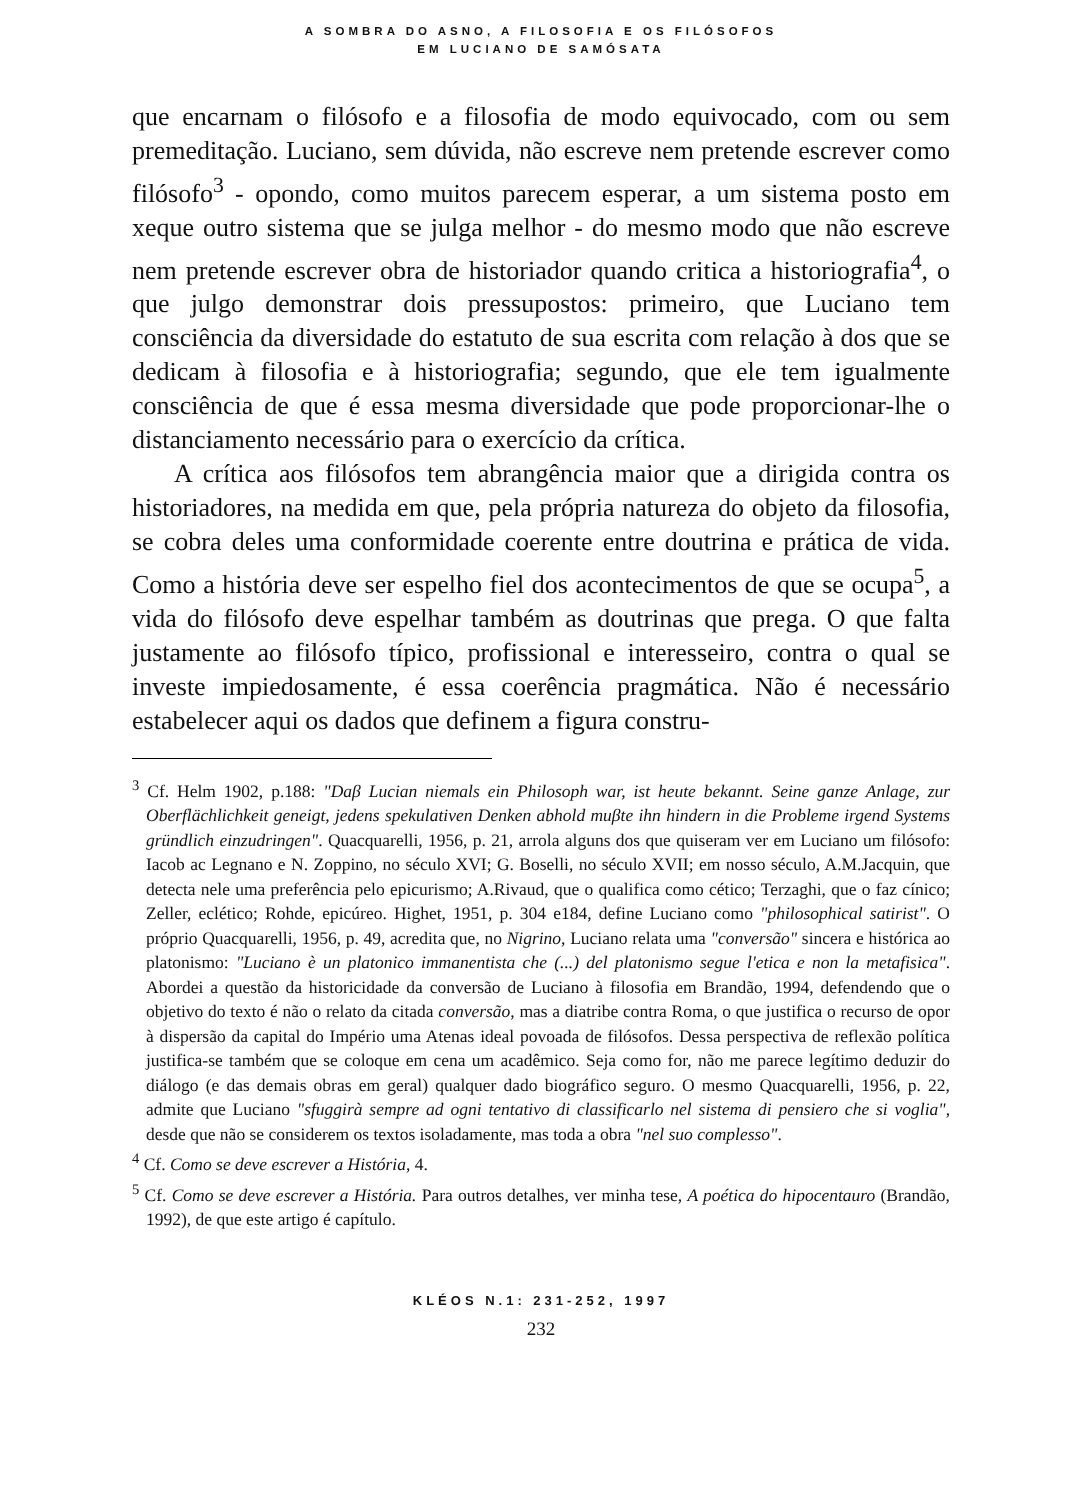A SOMBRA DO ASNO, A FILOSOFIA E OS FILÓSOFOS
EM LUCIANO DE SAMÓSATA
que encarnam o filósofo e a filosofia de modo equivocado, com ou sem premeditação. Luciano, sem dúvida, não escreve nem pretende escrever como filósofo<sup>3</sup> - opondo, como muitos parecem esperar, a um sistema posto em xeque outro sistema que se julga melhor - do mesmo modo que não escreve nem pretende escrever obra de historiador quando critica a historiografia<sup>4</sup>, o que julgo demonstrar dois pressupostos: primeiro, que Luciano tem consciência da diversidade do estatuto de sua escrita com relação à dos que se dedicam à filosofia e à historiografia; segundo, que ele tem igualmente consciência de que é essa mesma diversidade que pode proporcionar-lhe o distanciamento necessário para o exercício da crítica.
A crítica aos filósofos tem abrangência maior que a dirigida contra os historiadores, na medida em que, pela própria natureza do objeto da filosofia, se cobra deles uma conformidade coerente entre doutrina e prática de vida. Como a história deve ser espelho fiel dos acontecimentos de que se ocupa<sup>5</sup>, a vida do filósofo deve espelhar também as doutrinas que prega. O que falta justamente ao filósofo típico, profissional e interesseiro, contra o qual se investe impiedosamente, é essa coerência pragmática. Não é necessário estabelecer aqui os dados que definem a figura constru-
<sup>3</sup> Cf. Helm 1902, p.188: "Daβ Lucian niemals ein Philosoph war, ist heute bekannt. Seine ganze Anlage, zur Oberflächlichkeit geneigt, jedens spekulativen Denken abhold muβte ihn hindern in die Probleme irgend Systems gründlich einzudringen". Quacquarelli, 1956, p. 21, arrola alguns dos que quiseram ver em Luciano um filósofo: Iacob ac Legnano e N. Zoppino, no século XVI; G. Boselli, no século XVII; em nosso século, A.M.Jacquin, que detecta nele uma preferência pelo epicurismo; A.Rivaud, que o qualifica como cético; Terzaghi, que o faz cínico; Zeller, eclético; Rohde, epicúreo. Highet, 1951, p. 304 e184, define Luciano como "philosophical satirist". O próprio Quacquarelli, 1956, p. 49, acredita que, no Nigrino, Luciano relata uma "conversão" sincera e histórica ao platonismo: "Luciano è un platonico immanentista che (...) del platonismo segue l'etica e non la metafisica". Abordei a questão da historicidade da conversão de Luciano à filosofia em Brandão, 1994, defendendo que o objetivo do texto é não o relato da citada conversão, mas a diatribe contra Roma, o que justifica o recurso de opor à dispersão da capital do Império uma Atenas ideal povoada de filósofos. Dessa perspectiva de reflexão política justifica-se também que se coloque em cena um acadêmico. Seja como for, não me parece legítimo deduzir do diálogo (e das demais obras em geral) qualquer dado biográfico seguro. O mesmo Quacquarelli, 1956, p. 22, admite que Luciano "sfuggirà sempre ad ogni tentativo di classificarlo nel sistema di pensiero che si voglia", desde que não se considerem os textos isoladamente, mas toda a obra "nel suo complesso".
<sup>4</sup> Cf. Como se deve escrever a História, 4.
<sup>5</sup> Cf. Como se deve escrever a História. Para outros detalhes, ver minha tese, A poética do hipocentauro (Brandão, 1992), de que este artigo é capítulo.
KLÉOS N.1: 231-252, 1997
232